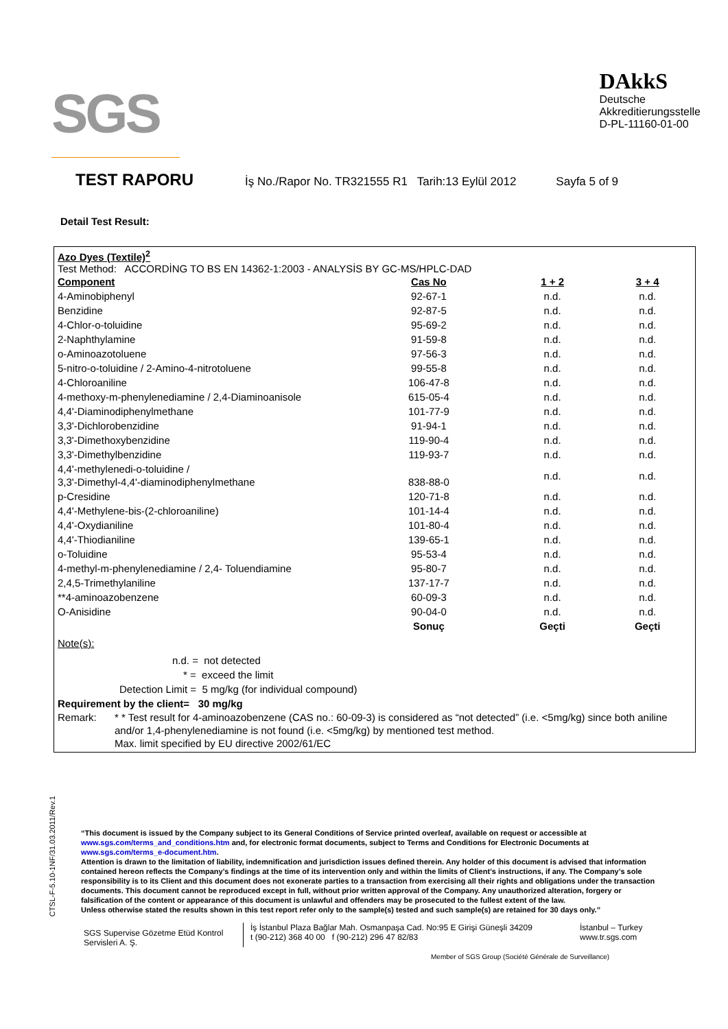SGS
DAkkS
Deutsche
Akkreditierungsstelle
D-PL-11160-01-00
TEST RAPORU
İş No./Rapor No. TR321555 R1 Tarih:13 Eylül 2012 Sayfa 5 of 9
Detail Test Result:
Azo Dyes (Textile)<sup>2</sup>
Test Method: ACCORDİNG TO BS EN 14362-1:2003 - ANALYSİS BY GC-MS/HPLC-DAD
| Component | Cas No | 1 + 2 | 3 + 4 |
| --- | --- | --- | --- |
| 4-Aminobiphenyl | 92-67-1 | n.d. | n.d. |
| Benzidine | 92-87-5 | n.d. | n.d. |
| 4-Chlor-o-toluidine | 95-69-2 | n.d. | n.d. |
| 2-Naphthylamine | 91-59-8 | n.d. | n.d. |
| o-Aminoazotoluene | 97-56-3 | n.d. | n.d. |
| 5-nitro-o-toluidine / 2-Amino-4-nitrotoluene | 99-55-8 | n.d. | n.d. |
| 4-Chloroaniline | 106-47-8 | n.d. | n.d. |
| 4-methoxy-m-phenylenediamine / 2,4-Diaminoanisole | 615-05-4 | n.d. | n.d. |
| 4,4'-Diaminodiphenylmethane | 101-77-9 | n.d. | n.d. |
| 3,3'-Dichlorobenzidine | 91-94-1 | n.d. | n.d. |
| 3,3'-Dimethoxybenzidine | 119-90-4 | n.d. | n.d. |
| 3,3'-Dimethylbenzidine | 119-93-7 | n.d. | n.d. |
| 4,4'-methylenedi-o-toluidine / 3,3'-Dimethyl-4,4'-diaminodiphenylmethane | 838-88-0 | n.d. | n.d. |
| p-Cresidine | 120-71-8 | n.d. | n.d. |
| 4,4'-Methylene-bis-(2-chloroaniline) | 101-14-4 | n.d. | n.d. |
| 4,4'-Oxydianiline | 101-80-4 | n.d. | n.d. |
| 4,4'-Thiodianiline | 139-65-1 | n.d. | n.d. |
| o-Toluidine | 95-53-4 | n.d. | n.d. |
| 4-methyl-m-phenylenediamine / 2,4- Toluendiamine | 95-80-7 | n.d. | n.d. |
| 2,4,5-Trimethylaniline | 137-17-7 | n.d. | n.d. |
| **4-aminoazobenzene | 60-09-3 | n.d. | n.d. |
| O-Anisidine | 90-04-0 | n.d. | n.d. |
| | Sonuç | Geçti | Geçti |
Note(s):
n.d. = not detected
* = exceed the limit
Detection Limit = 5 mg/kg (for individual compound)
Requirement by the client= 30 mg/kg
Remark: * * Test result for 4-aminoazobenzene (CAS no.: 60-09-3) is considered as “not detected” (i.e. <5mg/kg) since both aniline and/or 1,4-phenylenediamine is not found (i.e. <5mg/kg) by mentioned test method.
Max. limit specified by EU directive 2002/61/EC
CTSL-F-5.10-1NF/31.03.2011/Rev.1
“This document is issued by the Company subject to its General Conditions of Service printed overleaf, available on request or accessible at www.sgs.com/terms_and_conditions.htm and, for electronic format documents, subject to Terms and Conditions for Electronic Documents at www.sgs.com/terms_e-document.htm.
Attention is drawn to the limitation of liability, indemnification and jurisdiction issues defined therein. Any holder of this document is advised that information contained hereon reflects the Company’s findings at the time of its intervention only and within the limits of Client’s instructions, if any. The Company’s sole responsibility is to its Client and this document does not exonerate parties to a transaction from exercising all their rights and obligations under the transaction documents. This document cannot be reproduced except in full, without prior written approval of the Company. Any unauthorized alteration, forgery or falsification of the content or appearance of this document is unlawful and offenders may be prosecuted to the fullest extent of the law.
Unless otherwise stated the results shown in this test report refer only to the sample(s) tested and such sample(s) are retained for 30 days only.”
SGS Supervise Gözetme Etüd Kontrol Servisleri A. Ş.
İş İstanbul Plaza Bağlar Mah. Osmanpaşa Cad. No:95 E Girişi Güneşli 34209
t (90-212) 368 40 00 f (90-212) 296 47 82/83
İstanbul – Turkey
www.tr.sgs.com
Member of SGS Group (Société Générale de Surveillance)